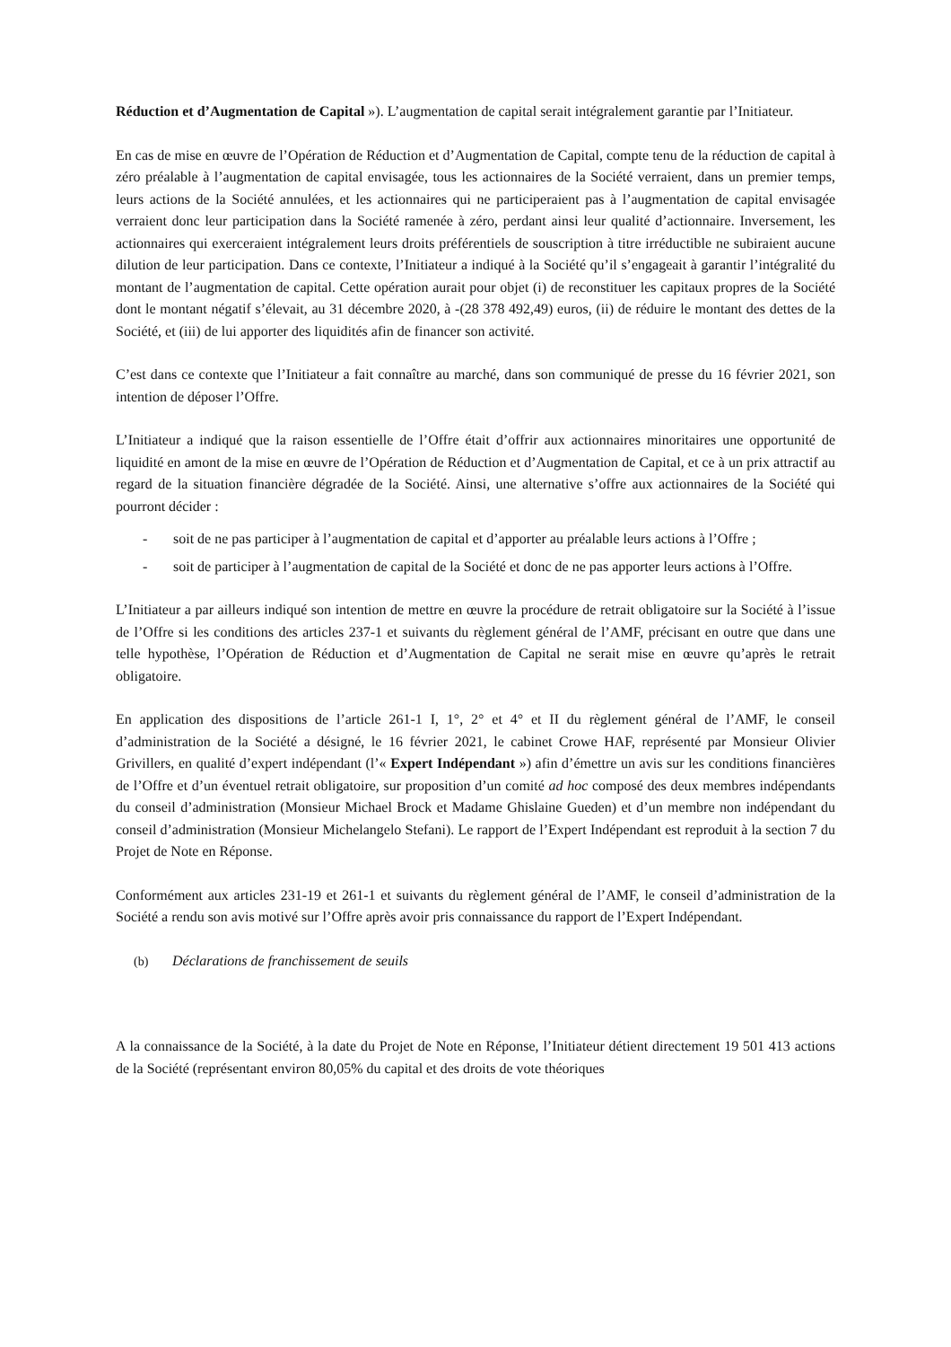Réduction et d’Augmentation de Capital »). L’augmentation de capital serait intégralement garantie par l’Initiateur.
En cas de mise en œuvre de l’Opération de Réduction et d’Augmentation de Capital, compte tenu de la réduction de capital à zéro préalable à l’augmentation de capital envisagée, tous les actionnaires de la Société verraient, dans un premier temps, leurs actions de la Société annulées, et les actionnaires qui ne participeraient pas à l’augmentation de capital envisagée verraient donc leur participation dans la Société ramenée à zéro, perdant ainsi leur qualité d’actionnaire. Inversement, les actionnaires qui exerceraient intégralement leurs droits préférentiels de souscription à titre irréductible ne subiraient aucune dilution de leur participation. Dans ce contexte, l’Initiateur a indiqué à la Société qu’il s’engageait à garantir l’intégralité du montant de l’augmentation de capital. Cette opération aurait pour objet (i) de reconstituer les capitaux propres de la Société dont le montant négatif s’élevait, au 31 décembre 2020, à -(28 378 492,49) euros, (ii) de réduire le montant des dettes de la Société, et (iii) de lui apporter des liquidités afin de financer son activité.
C’est dans ce contexte que l’Initiateur a fait connaître au marché, dans son communiqué de presse du 16 février 2021, son intention de déposer l’Offre.
L’Initiateur a indiqué que la raison essentielle de l’Offre était d’offrir aux actionnaires minoritaires une opportunité de liquidité en amont de la mise en œuvre de l’Opération de Réduction et d’Augmentation de Capital, et ce à un prix attractif au regard de la situation financière dégradée de la Société. Ainsi, une alternative s’offre aux actionnaires de la Société qui pourront décider :
- soit de ne pas participer à l’augmentation de capital et d’apporter au préalable leurs actions à l’Offre ;
- soit de participer à l’augmentation de capital de la Société et donc de ne pas apporter leurs actions à l’Offre.
L’Initiateur a par ailleurs indiqué son intention de mettre en œuvre la procédure de retrait obligatoire sur la Société à l’issue de l’Offre si les conditions des articles 237-1 et suivants du règlement général de l’AMF, précisant en outre que dans une telle hypothèse, l’Opération de Réduction et d’Augmentation de Capital ne serait mise en œuvre qu’après le retrait obligatoire.
En application des dispositions de l’article 261-1 I, 1°, 2° et 4° et II du règlement général de l’AMF, le conseil d’administration de la Société a désigné, le 16 février 2021, le cabinet Crowe HAF, représenté par Monsieur Olivier Grivillers, en qualité d’expert indépendant (l’« Expert Indépendant ») afin d’émettre un avis sur les conditions financières de l’Offre et d’un éventuel retrait obligatoire, sur proposition d’un comité ad hoc composé des deux membres indépendants du conseil d’administration (Monsieur Michael Brock et Madame Ghislaine Gueden) et d’un membre non indépendant du conseil d’administration (Monsieur Michelangelo Stefani). Le rapport de l’Expert Indépendant est reproduit à la section 7 du Projet de Note en Réponse.
Conformément aux articles 231-19 et 261-1 et suivants du règlement général de l’AMF, le conseil d’administration de la Société a rendu son avis motivé sur l’Offre après avoir pris connaissance du rapport de l’Expert Indépendant.
(b) Déclarations de franchissement de seuils
A la connaissance de la Société, à la date du Projet de Note en Réponse, l’Initiateur détient directement 19 501 413 actions de la Société (représentant environ 80,05% du capital et des droits de vote théoriques